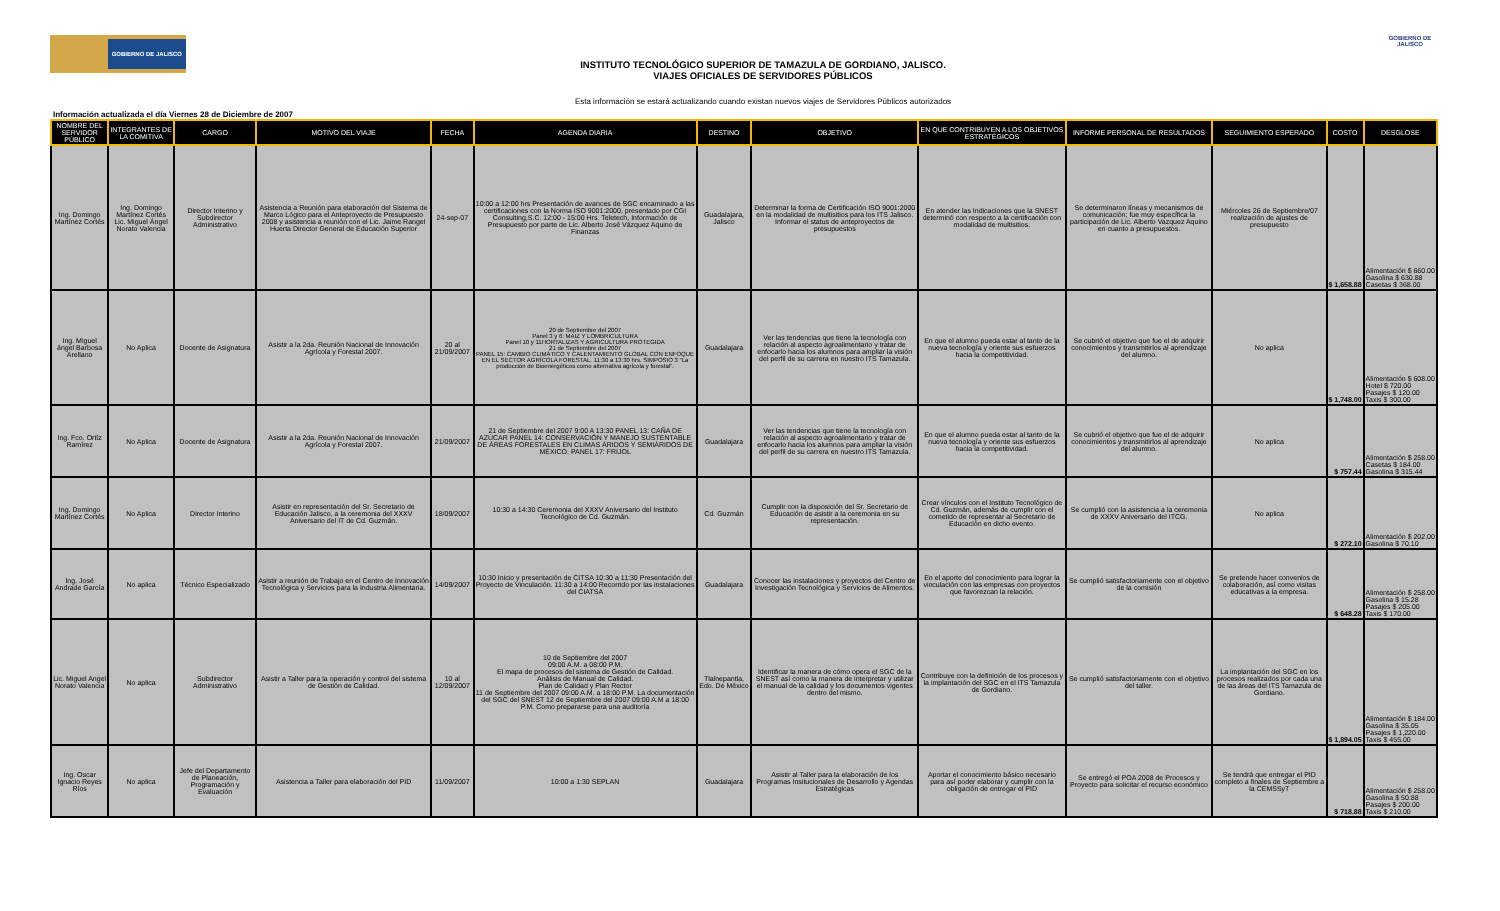GOBIERNO DE JALISCO
INSTITUTO TECNOLÓGICO SUPERIOR DE TAMAZULA DE GORDIANO, JALISCO.
VIAJES OFICIALES DE SERVIDORES PÚBLICOS
Esta información se estará actualizando cuando existan nuevos viajes de Servidores Públicos autorizados
GOBIERNO DE JALISCO
Información actualizada el día Viernes 28 de Diciembre de 2007
| NOMBRE DEL SERVIDOR PÚBLICO | INTEGRANTES DE LA COMITIVA | CARGO | MOTIVO DEL VIAJE | FECHA | AGENDA DIARIA | DESTINO | OBJETIVO | EN QUE CONTRIBUYEN A LOS OBJETIVOS ESTRATÉGICOS | INFORME PERSONAL DE RESULTADOS | SEGUIMIENTO ESPERADO | COSTO | DESGLOSE |
| --- | --- | --- | --- | --- | --- | --- | --- | --- | --- | --- | --- | --- |
| Ing. Domingo Martínez Cortés | Ing. Domingo Martínez Cortés Lic. Miguel Ángel Norato Valencia | Director Interino y Subdirector Administrativo | Asistencia a Reunión para elaboración del Sistema de Marco Lógico para el Anteproyecto de Presupuesto 2008 y asistencia a reunión con el Lic. Jaime Rangel Huerta Director General de Educación Superior | 24-sep-07 | 10:00 a 12:00 hrs Presentación de avances de SGC encaminado a las certificaciones con la Norma ISO 9001:2000, presentado por CGI Consulting,S.C. 12:00 - 15:00 Hrs. Teletech, Información de Presupuesto por parte de Lic. Alberto José Vázquez Aquino de Finanzas | Guadalajara, Jalisco | Determinar la forma de Certificación ISO 9001:2000 en la modalidad de multisitios para los ITS Jalisco. Informar el status de anteproyectos de presupuestos | En atender las Indicaciones que la SNEST determinó con respecto a la certificación con modalidad de multisitios. | Se determinaron líneas y mecanismos de comunicación; fue muy específica la participación de Lic. Alberto Vazquez Aquino en cuanto a presupuestos. | Miércoles 26 de Septiembre/07 realización de ajustes de presupuesto | $ 1,658.88 | Alimentación $ 660.00 Gasolina $ 630.88 Casetas $ 368.00 |
| Ing. Miguel ángel Barbosa Arellano | No Aplica | Docente de Asignatura | Asistir a la 2da. Reunión Nacional de Innovación Agrícola y Forestal 2007. | 20 al 21/09/2007 | 20 de Septiembre del 2007 Panel 3 y 6: MAIZ Y LOMBRICULTURA Panel 10 y 11HORTALIZAS Y AGRICULTURA PROTEGIDA 21 de Septiembre del 2007 PANEL 15: CAMBIO CLIMÁTICO Y CALENTAMIENTO GLOBAL CON ENFOQUE EN EL SECTOR AGRÍCOLA FORESTAL. 11:30 a 13:30 hrs. SIMPOSIO 3 "La producción de Bioenergéticos como alternativa agrícola y forestal". | Guadalajara | Ver las tendencias que tiene la tecnología con relación al aspecto agroalimentario y tratar de enfocarlo hacia los alumnos para ampliar la visión del perfil de su carrera en nuestro ITS Tamazula. | En que el alumno pueda estar al tanto de la nueva tecnología y oriente sus esfuerzos hacia la competitividad. | Se cubrió el objetivo que fue el de adquirir conocimientos y transmitirlos al aprendizaje del alumno. | No aplica | $ 1,748.00 | Alimentación $ 608.00 Hotel $ 720.00 Pasajes $ 120.00 Taxis $ 300.00 |
| Ing. Fco. Ortíz Ramírez | No Aplica | Docente de Asignatura | Asistir a la 2da. Reunión Nacional de Innovación Agrícola y Forestal 2007. | 21/09/2007 | 21 de Septiembre del 2007 9:00 A 13:30 PANEL 13: CAÑA DE AZÚCAR PANEL 14: CONSERVACIÓN Y MANEJO SUSTENTABLE DE ÁREAS FORESTALES EN CLIMAS ÁRIDOS Y SEMIÁRIDOS DE MÉXICO. PANEL 17: FRIJOL | Guadalajara | Ver las tendencias que tiene la tecnología con relación al aspecto agroalimentario y tratar de enfocarlo hacia los alumnos para ampliar la visión del perfil de su carrera en nuestro ITS Tamazula. | En que el alumno pueda estar al tanto de la nueva tecnología y oriente sus esfuerzos hacia la competitividad. | Se cubrió el objetivo que fue el de adquirir conocimientos y transmitirlos al aprendizaje del alumno. | No aplica | $ 757.44 | Alimentación $ 258.00 Casetas $ 184.00 Gasolina $ 315.44 |
| Ing. Domingo Martínez Cortés | No Aplica | Director Interino | Asistir en representación del Sr. Secretario de Educación Jalisco, a la ceremonia del XXXV Aniversario del IT de Cd. Guzmán. | 18/09/2007 | 10:30 a 14:30 Ceremonia del XXXV Aniversario del Instituto Tecnológico de Cd. Guzmán. | Cd. Guzmán | Cumplir con la disposición del Sr. Secretario de Educación de asistir a la ceremonia en su representación. | Crear vínculos con el Instituto Tecnológico de Cd. Guzmán, además de cumplir con el cometido de representar al Secretario de Educación en dicho evento. | Se cumplió con la asistencia a la ceremonia de XXXV Aniversario del ITCG. | No aplica | $ 272.10 | Alimentación $ 202.00 Gasolina $ 70.10 |
| Ing. José Andrade García | No aplica | Técnico Especializado | Asistir a reunión de Trabajo en el Centro de Innovación Tecnológica y Servicios para la Industria Alimentaria. | 14/09/2007 | 10:30 Inicio y presentación de CITSA 10:30 a 11:30 Presentación del Proyecto de Vinculación. 11:30 a 14:00 Recorrido por las instalaciones del CIATSA | Guadalajara | Conocer las instalaciones y proyectos del Centro de Investigación Tecnológica y Servicios de Alimentos. | En el aporte del conocimiento para lograr la vinculación con las empresas con proyectos que favorezcan la relación. | Se cumplió satisfactoriamente con el objetivo de la comisión | Se pretende hacer convenios de colaboración, así como visitas educativas a la empresa. | $ 648.28 | Alimentación $ 258.00 Gasolina $ 15.28 Pasajes $ 205.00 Taxis $ 170.00 |
| Lic. Miguel Angel Norato Valencia | No aplica | Subdirector Administrativo | Asistir a Taller para la operación y control del sistema de Gestión de Calidad. | 10 al 12/09/2007 | 10 de Septiembre del 2007 09:00 A.M. a 08:00 P.M. El mapa de procesos del sistema de Gestión de Calidad. Análisis de Manual de Calidad. Plan de Calidad y Plan Rector 11 de Septiembre del 2007 09:00 A.M. a 18:00 P.M. La documentación del SGC del SNEST 12 de Septiembre del 2007 09:00 A.M a 18:00 P.M. Como prepararse para una auditoría | Tlalnepantla, Edo. De México | Identificar la manera de cómo opera el SGC de la SNEST así como la manera de interpretar y utilizar el manual de la calidad y los documentos vigentes dentro del mismo. | Contribuye con la definición de los procesos y la implantación del SGC en el ITS Tamazula de Gordiano. | Se cumplió satisfactoriamente con el objetivo del taller. | La implantación del SGC en los procesos realizados por cada una de las áreas del ITS Tamazula de Gordiano. | $ 1,894.05 | Alimentación $ 184.00 Gasolina $ 35.05 Pasajes $ 1,220.00 Taxis $ 455.00 |
| Ing. Oscar Ignacio Reyes Ríos | No aplica | Jefe del Departamento de Planeación, Programación y Evaluación | Asistencia a Taller para elaboración del PID | 11/09/2007 | 10:00 a 1:30 SEPLAN | Guadalajara | Asistir al Taller para la elaboración de los Programas Insitucionales de Desarrollo y Agendas Estratégicas | Aportar el conocimiento básico necesario para así poder elaborar y cumplir con la obligación de entregar el PID | Se entregó el POA 2008 de Procesos y Proyecto para solicitar el recurso económico | Se tendrá que entregar el PID completo a finales de Septiembre a la CEMSSyT | $ 718.88 | Alimentación $ 258.00 Gasolina $ 50.88 Pasajes $ 200.00 Taxis $ 210.00 |